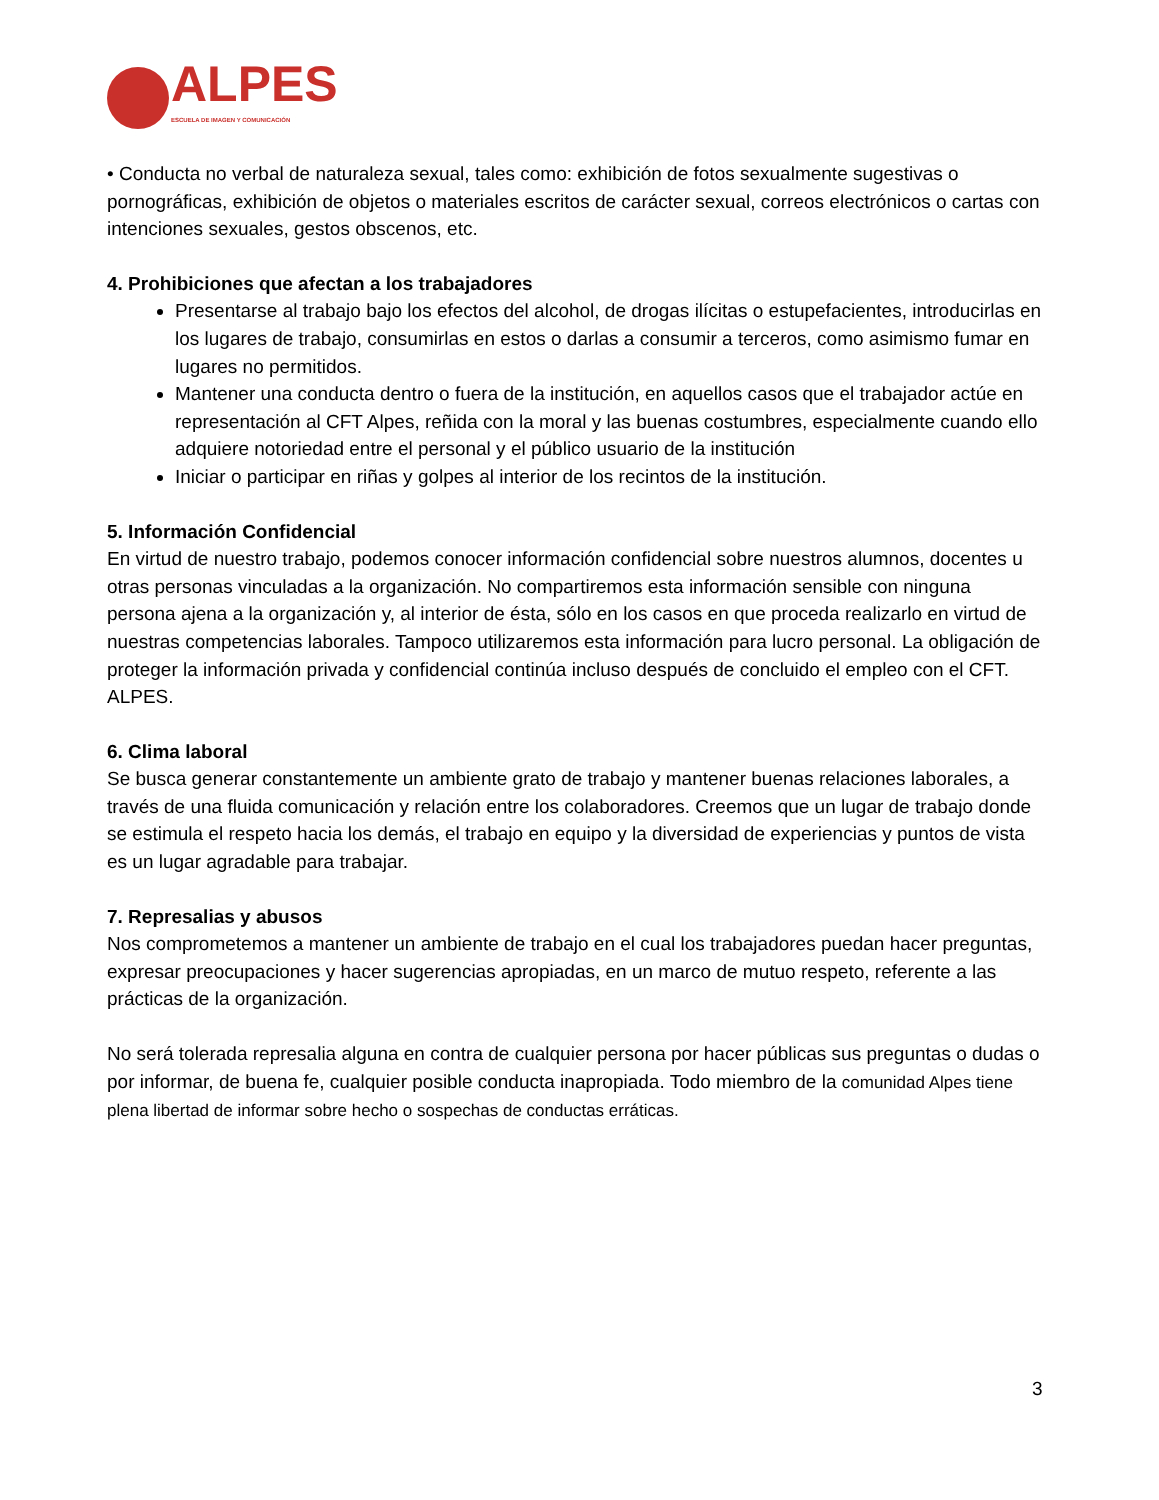ALPES
ESCUELA DE IMAGEN Y COMUNICACIÓN
• Conducta no verbal de naturaleza sexual, tales como: exhibición de fotos sexualmente sugestivas o pornográficas, exhibición de objetos o materiales escritos de carácter sexual, correos electrónicos o cartas con intenciones sexuales, gestos obscenos, etc.
4. Prohibiciones que afectan a los trabajadores
Presentarse al trabajo bajo los efectos del alcohol, de drogas ilícitas o estupefacientes, introducirlas en los lugares de trabajo, consumirlas en estos o darlas a consumir a terceros, como asimismo fumar en lugares no permitidos.
Mantener una conducta dentro o fuera de la institución, en aquellos casos que el trabajador actúe en representación al CFT Alpes, reñida con la moral y las buenas costumbres, especialmente cuando ello adquiere notoriedad entre el personal y el público usuario de la institución
Iniciar o participar en riñas y golpes al interior de los recintos de la institución.
5. Información Confidencial
En virtud de nuestro trabajo, podemos conocer información confidencial sobre nuestros alumnos, docentes u otras personas vinculadas a la organización. No compartiremos esta información sensible con ninguna persona ajena a la organización y, al interior de ésta, sólo en los casos en que proceda realizarlo en virtud de nuestras competencias laborales. Tampoco utilizaremos esta información para lucro personal. La obligación de proteger la información privada y confidencial continúa incluso después de concluido el empleo con el CFT. ALPES.
6. Clima laboral
Se busca generar constantemente un ambiente grato de trabajo y mantener buenas relaciones laborales, a través de una fluida comunicación y relación entre los colaboradores. Creemos que un lugar de trabajo donde se estimula el respeto hacia los demás, el trabajo en equipo y la diversidad de experiencias y puntos de vista es un lugar agradable para trabajar.
7. Represalias y abusos
Nos comprometemos a mantener un ambiente de trabajo en el cual los trabajadores puedan hacer preguntas, expresar preocupaciones y hacer sugerencias apropiadas, en un marco de mutuo respeto, referente a las prácticas de la organización.
No será tolerada represalia alguna en contra de cualquier persona por hacer públicas sus preguntas o dudas o por informar, de buena fe, cualquier posible conducta inapropiada. Todo miembro de la comunidad Alpes tiene plena libertad de informar sobre hecho o sospechas de conductas erráticas.
3